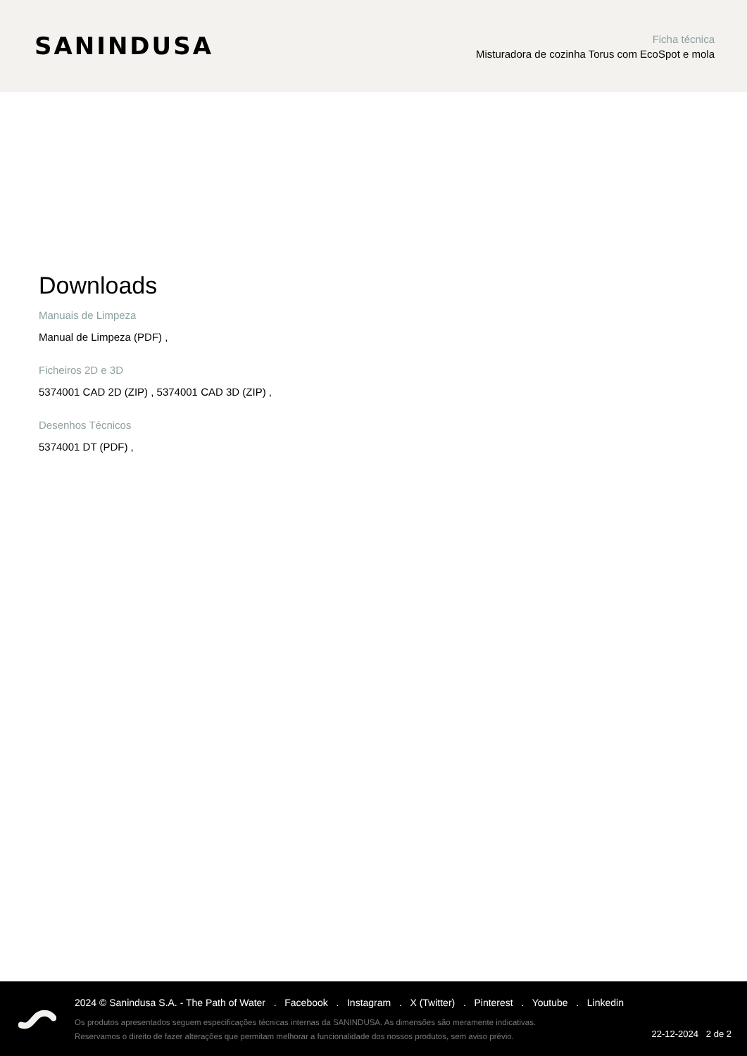SANINDUSA
Ficha técnica
Misturadora de cozinha Torus com EcoSpot e mola
Downloads
Manuais de Limpeza
Manual de Limpeza (PDF) ,
Ficheiros 2D e 3D
5374001 CAD 2D (ZIP) , 5374001 CAD 3D (ZIP) ,
Desenhos Técnicos
5374001 DT (PDF) ,
2024 © Sanindusa S.A. - The Path of Water . Facebook . Instagram . X (Twitter) . Pinterest . Youtube . Linkedin
Os produtos apresentados seguem especificações técnicas internas da SANINDUSA. As dimensões são meramente indicativas.
Reservamos o direito de fazer alterações que permitam melhorar a funcionalidade dos nossos produtos, sem aviso prévio.
22-12-2024 2 de 2